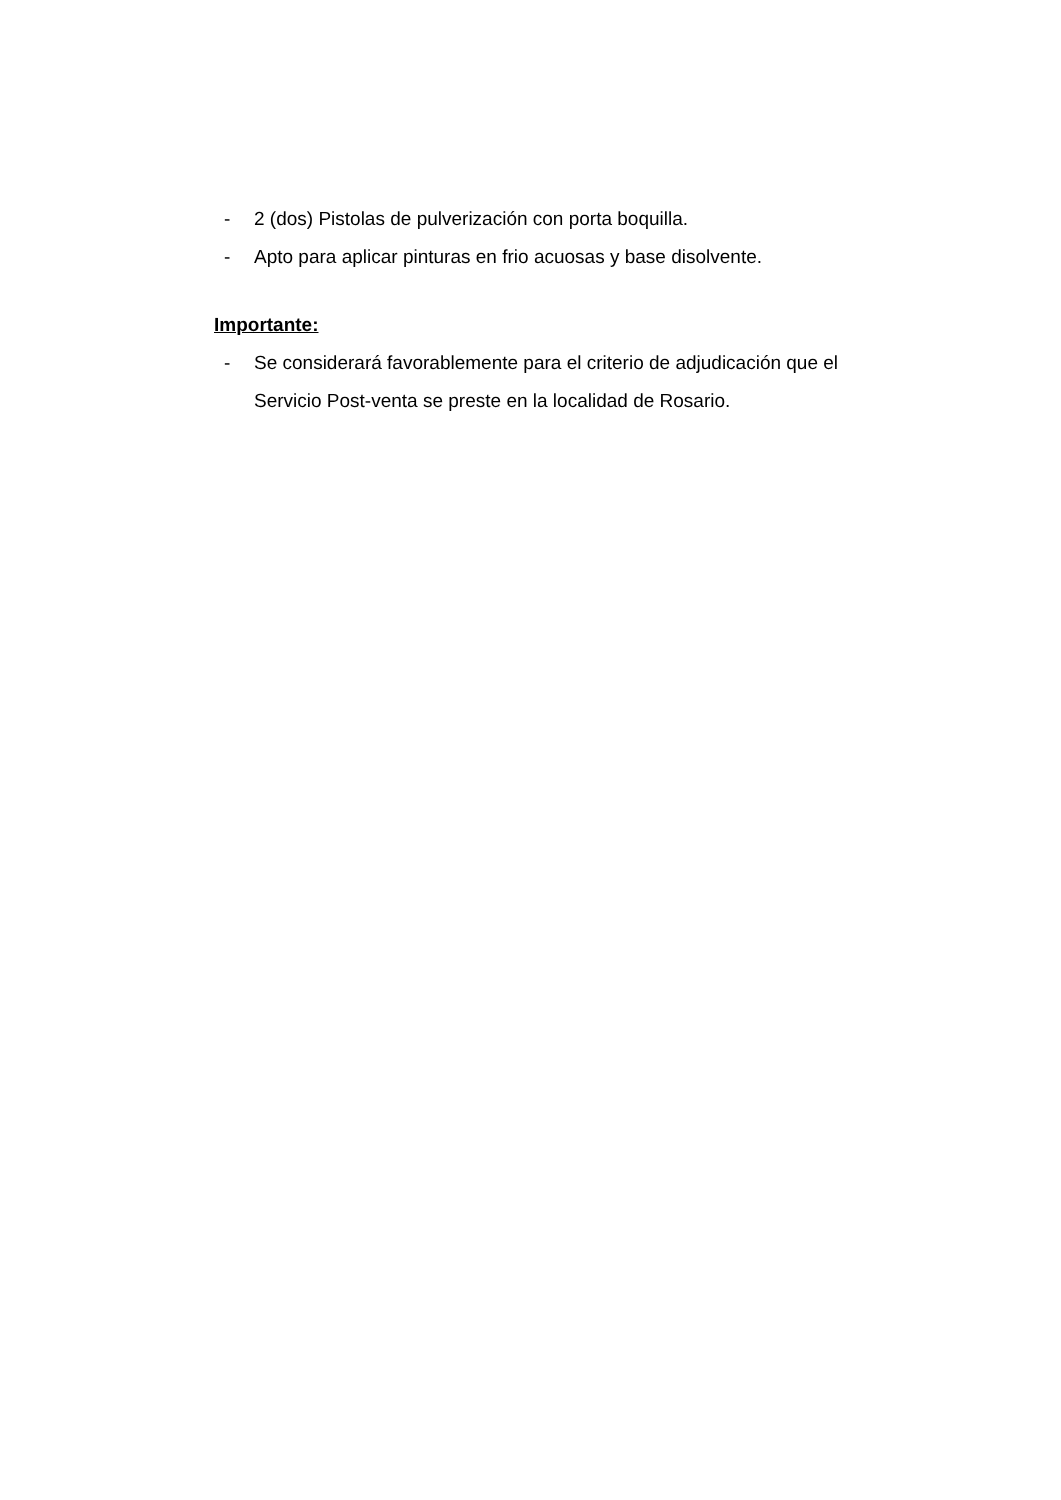- 2 (dos) Pistolas de pulverización con porta boquilla.
- Apto para aplicar pinturas en frio acuosas y base disolvente.
Importante:
- Se considerará favorablemente para el criterio de adjudicación que el Servicio Post-venta se preste en la localidad de Rosario.